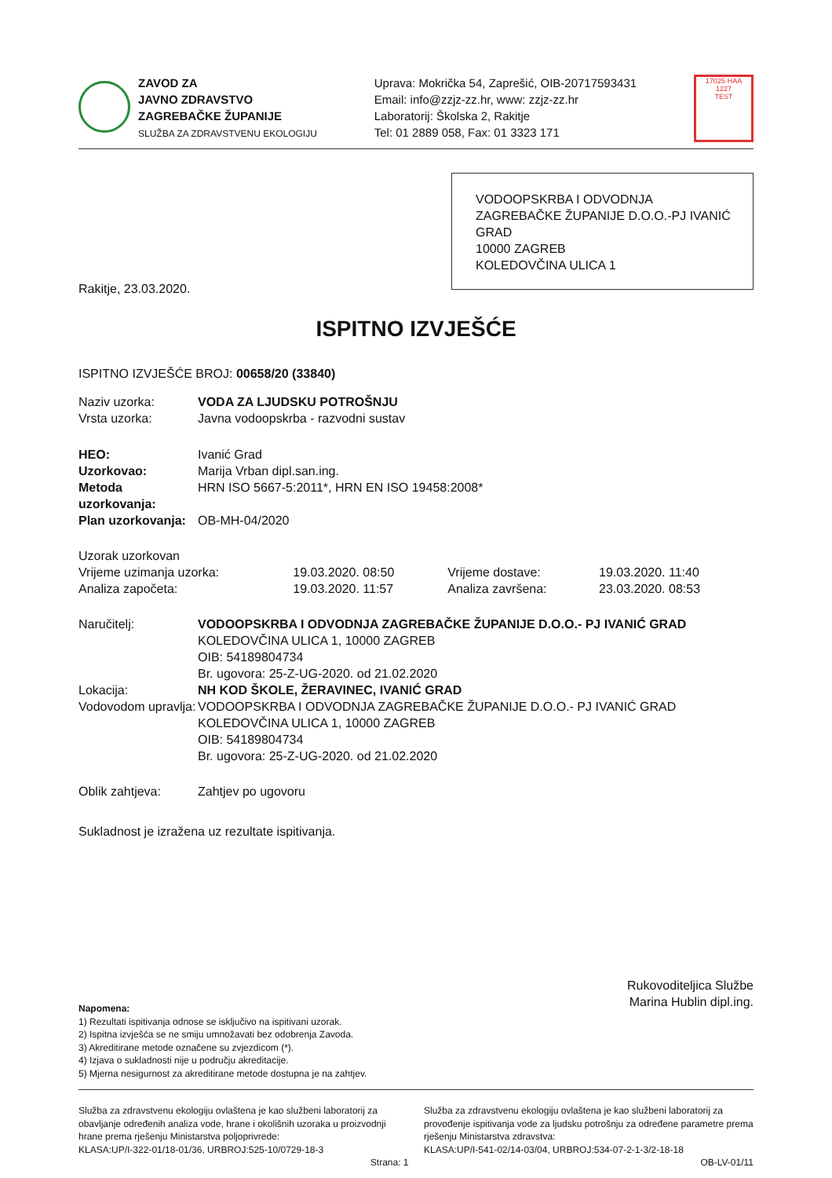ZAVOD ZA
JAVNO ZDRAVSTVO
ZAGREBAČKE ŽUPANIJE
SLUŽBA ZA ZDRAVSTVENU EKOLOGIJU
Uprava: Mokrička 54, Zaprešić, OIB-20717593431
Email: info@zzjz-zz.hr, www: zzjz-zz.hr
Laboratorij: Školska 2, Rakitje
Tel: 01 2889 058, Fax: 01 3323 171
17025·HAA
1227
TEST
VODOOPSKRBA I ODVODNJA ZAGREBAČKE ŽUPANIJE D.O.O.-PJ IVANIĆ GRAD
10000 ZAGREB
KOLEDOVČINA ULICA 1
Rakitje, 23.03.2020.
ISPITNO IZVJEŠĆE
ISPITNO IZVJEŠĆE BROJ: 00658/20 (33840)
| Naziv uzorka: | VODA ZA LJUDSKU POTROŠNJU |
| Vrsta uzorka: | Javna vodoopskrba - razvodni sustav |
| HEO: | Ivanić Grad |
| Uzorkovao: | Marija Vrban dipl.san.ing. |
| Metoda uzorkovanja: | HRN ISO 5667-5:2011*, HRN EN ISO 19458:2008* |
| Plan uzorkovanja: | OB-MH-04/2020 |
| Uzorak uzorkovan | | | |
| Vrijeme uzimanja uzorka: | 19.03.2020. 08:50 | Vrijeme dostave: | 19.03.2020. 11:40 |
| Analiza započeta: | 19.03.2020. 11:57 | Analiza završena: | 23.03.2020. 08:53 |
| Naručitelj: | VODOOPSKRBA I ODVODNJA ZAGREBAČKE ŽUPANIJE D.O.O.- PJ IVANIĆ GRAD KOLEDOVČINA ULICA 1, 10000 ZAGREB OIB: 54189804734 Br. ugovora: 25-Z-UG-2020. od 21.02.2020 |
| Lokacija: | NH KOD ŠKOLE, ŽERAVINEC, IVANIĆ GRAD |
| Vodovodom upravlja: | VODOOPSKRBA I ODVODNJA ZAGREBAČKE ŽUPANIJE D.O.O.- PJ IVANIĆ GRAD KOLEDOVČINA ULICA 1, 10000 ZAGREB OIB: 54189804734 Br. ugovora: 25-Z-UG-2020. od 21.02.2020 |
| Oblik zahtjeva: | Zahtjev po ugovoru |
Sukladnost je izražena uz rezultate ispitivanja.
Rukovoditeljica Službe
Marina Hublin dipl.ing.
Napomena:
1) Rezultati ispitivanja odnose se isključivo na ispitivani uzorak.
2) Ispitna izvješća se ne smiju umnožavati bez odobrenja Zavoda.
3) Akreditirane metode označene su zvjezdicom (*).
4) Izjava o sukladnosti nije u području akreditacije.
5) Mjerna nesigurnost za akreditirane metode dostupna je na zahtjev.
Služba za zdravstvenu ekologiju ovlaštena je kao službeni laboratorij za obavljanje određenih analiza vode, hrane i okolišnih uzoraka u proizvodnji hrane prema rješenju Ministarstva poljoprivrede:
KLASA:UP/I-322-01/18-01/36, URBROJ:525-10/0729-18-3
Služba za zdravstvenu ekologiju ovlaštena je kao službeni laboratorij za provođenje ispitivanja vode za ljudsku potrošnju za određene parametre prema rješenju Ministarstva zdravstva:
KLASA:UP/I-541-02/14-03/04, URBROJ:534-07-2-1-3/2-18-18
Strana: 1 OB-LV-01/11